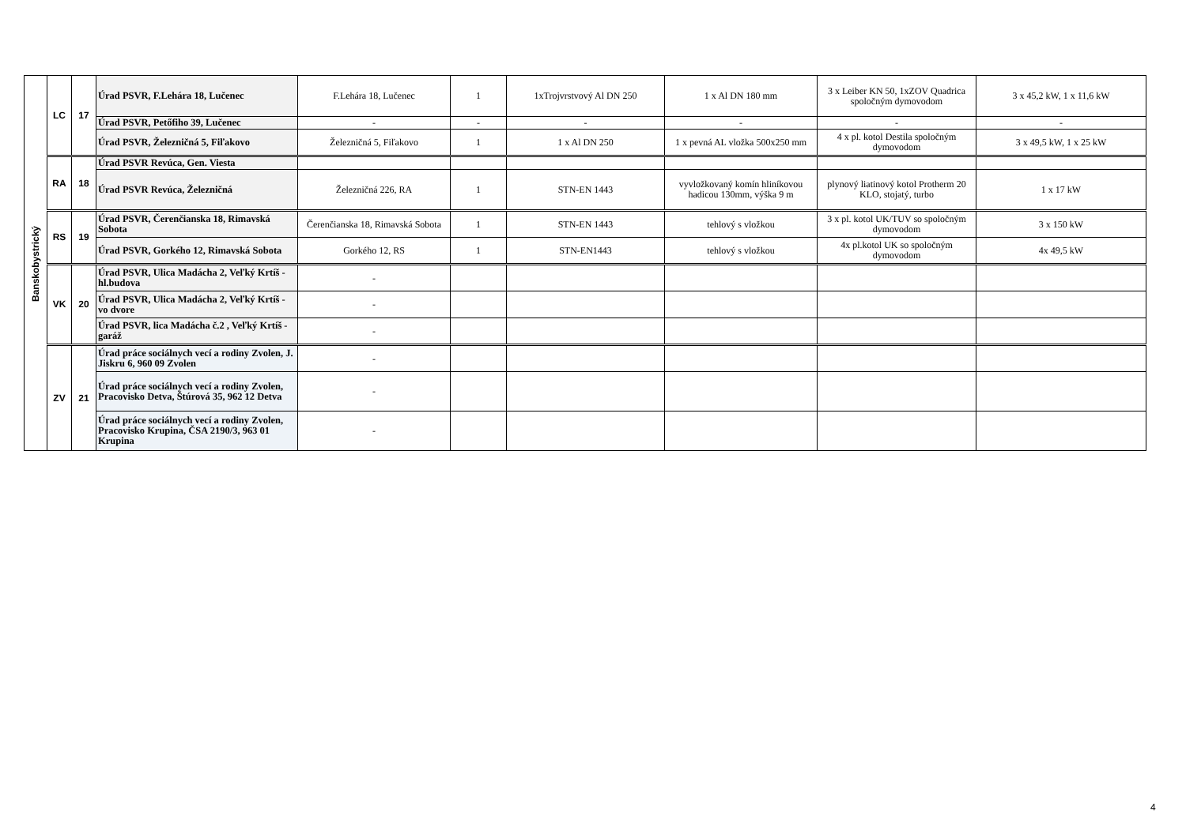| Banskobystrický | LC | 17 | Úrad PSVR, F.Lehára 18, Lučenec | F.Lehára 18, Lučenec | 1 | 1xTrojvrstvový Al DN 250 | 1 x Al DN 180 mm | 3 x Leiber KN 50, 1xZOV Quadrica spoločným dymovodom | 3 x 45,2 kW, 1 x 11,6 kW |
| | | | Úrad PSVR, Petőfiho 39, Lučenec | - | - | - | - | - | - |
| | | | Úrad PSVR, Železničná 5, Fiľakovo | Železničná 5, Fiľakovo | 1 | 1 x Al DN 250 | 1 x pevná AL vložka 500x250 mm | 4 x pl. kotol Destila spoločným dymovodom | 3 x 49,5 kW, 1 x 25 kW |
| | RA | 18 | Úrad PSVR Revúca, Gen. Viesta | | | | | | |
| | | | Úrad PSVR Revúca, Železničná | Železničná 226, RA | 1 | STN-EN 1443 | vyvložkovaný komín hliníkovou hadicou 130mm, výška 9 m | plynový liatinový kotol Protherm 20 KLO, stojatý, turbo | 1 x 17 kW |
| | RS | 19 | Úrad PSVR, Čerenčianska 18, Rimavská Sobota | Čerenčianska 18, Rimavská Sobota | 1 | STN-EN 1443 | tehlový s vložkou | 3 x pl. kotol UK/TUV so spoločným dymovodom | 3 x 150 kW |
| | | | Úrad PSVR, Gorkého 12, Rimavská Sobota | Gorkého 12, RS | 1 | STN-EN1443 | tehlový s vložkou | 4x pl.kotol UK so spoločným dymovodom | 4x 49,5 kW |
| | VK | 20 | Úrad PSVR, Ulica Madácha 2, Veľký Krtíš - hl.budova | - | | | | | |
| | | | Úrad PSVR, Ulica Madácha 2, Veľký Krtíš - vo dvore | - | | | | | |
| | | | Úrad PSVR, lica Madácha č.2 , Veľký Krtíš - garáž | - | | | | | |
| | ZV | 21 | Úrad práce sociálnych vecí a rodiny Zvolen, J. Jiskru 6, 960 09 Zvolen | - | | | | | |
| | | | Úrad práce sociálnych vecí a rodiny Zvolen, Pracovisko Detva, Štúrová 35, 962 12 Detva | - | | | | | |
| | | | Úrad práce sociálnych vecí a rodiny Zvolen, Pracovisko Krupina, ČSA 2190/3, 963 01 Krupina | - | | | | | |
4